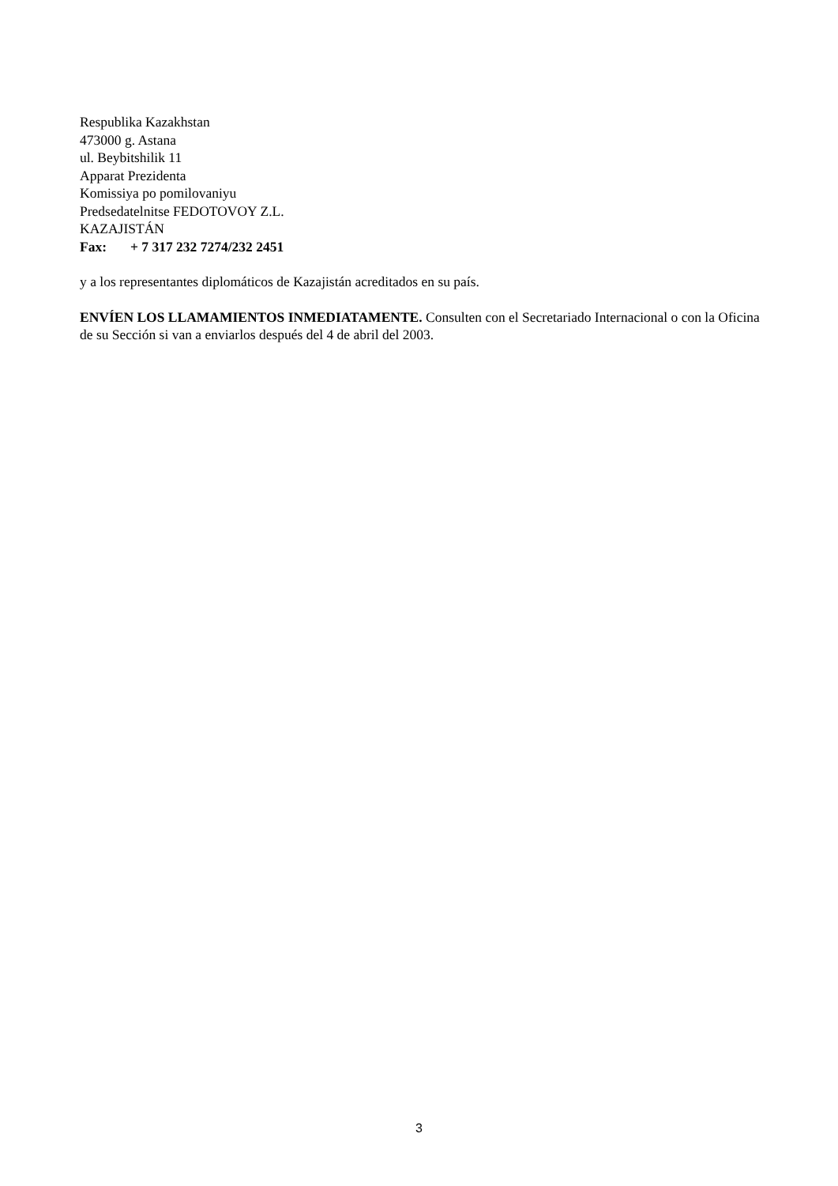Respublika Kazakhstan
473000 g. Astana
ul. Beybitshilik 11
Apparat Prezidenta
Komissiya po pomilovaniyu
Predsedatelnitse FEDOTOVOY Z.L.
KAZAJISTÁN
Fax: + 7 317 232 7274/232 2451
y a los representantes diplomáticos de Kazajistán acreditados en su país.
ENVÍEN LOS LLAMAMIENTOS INMEDIATAMENTE. Consulten con el Secretariado Internacional o con la Oficina de su Sección si van a enviarlos después del 4 de abril del 2003.
3